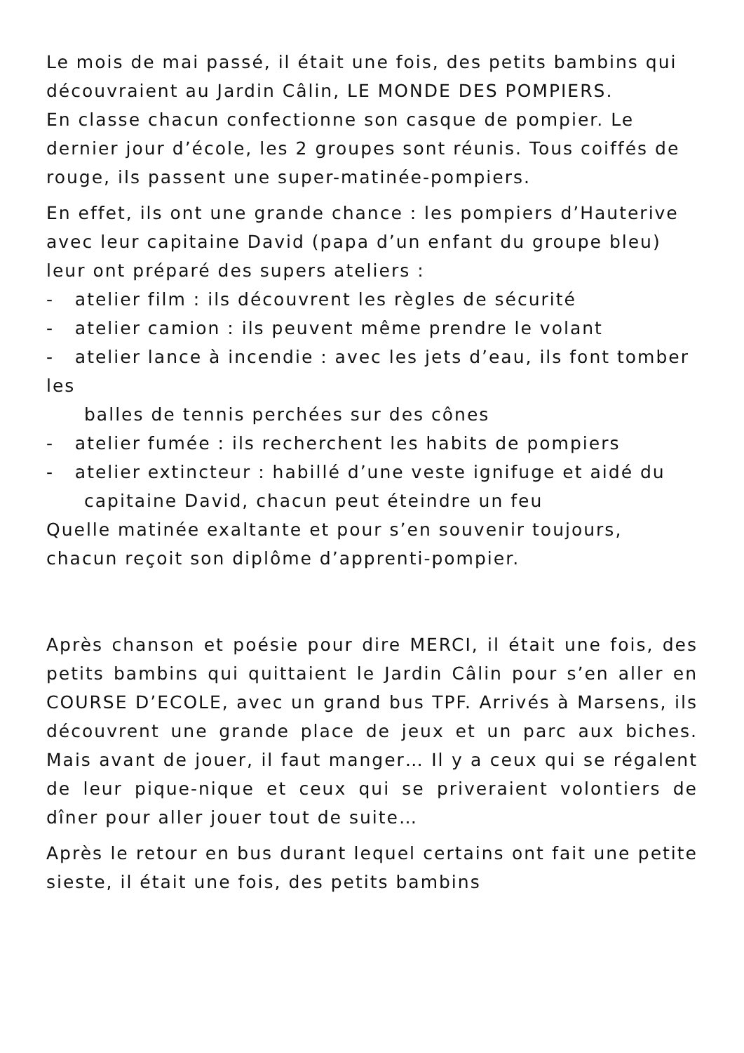Le mois de mai passé, il était une fois, des petits bambins qui découvraient au Jardin Câlin, LE MONDE DES POMPIERS.
En classe chacun confectionne son casque de pompier. Le dernier jour d’école, les 2 groupes sont réunis. Tous coiffés de rouge, ils passent une super-matinée-pompiers.
En effet, ils ont une grande chance : les pompiers d’Hauterive avec leur capitaine David (papa d’un enfant du groupe bleu) leur ont préparé des supers ateliers :
- atelier film : ils découvrent les règles de sécurité
- atelier camion : ils peuvent même prendre le volant
- atelier lance à incendie : avec les jets d’eau, ils font tomber les
balles de tennis perchées sur des cônes
- atelier fumée : ils recherchent les habits de pompiers
- atelier extincteur : habillé d’une veste ignifuge et aidé du
capitaine David, chacun peut éteindre un feu
Quelle matinée exaltante et pour s’en souvenir toujours, chacun reçoit son diplôme d’apprenti-pompier.
Après chanson et poésie pour dire MERCI, il était une fois, des petits bambins qui quittaient le Jardin Câlin pour s’en aller en COURSE D’ECOLE, avec un grand bus TPF. Arrivés à Marsens, ils découvrent une grande place de jeux et un parc aux biches. Mais avant de jouer, il faut manger… Il y a ceux qui se régalent de leur pique-nique et ceux qui se priveraient volontiers de dîner pour aller jouer tout de suite…
Après le retour en bus durant lequel certains ont fait une petite sieste, il était une fois, des petits bambins